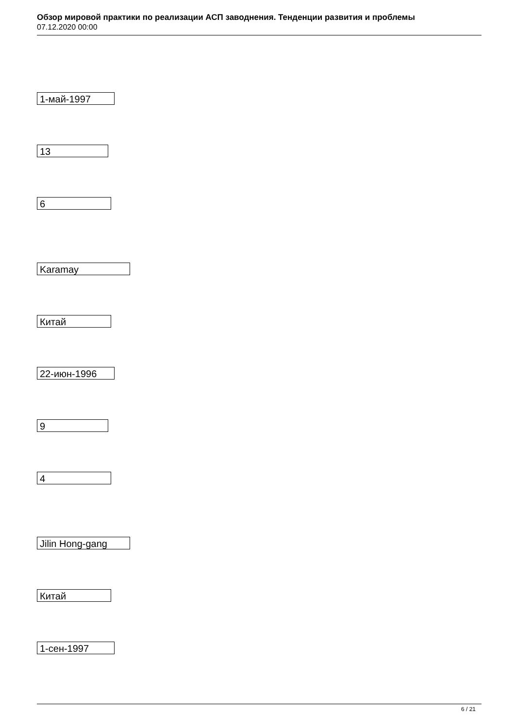Обзор мировой практики по реализации АСП заводнения. Тенденции развития и проблемы
07.12.2020 00:00
1-май-1997
13
6
Karamay
Китай
22-июн-1996
9
4
Jilin Hong-gang
Китай
1-сен-1997
6 / 21